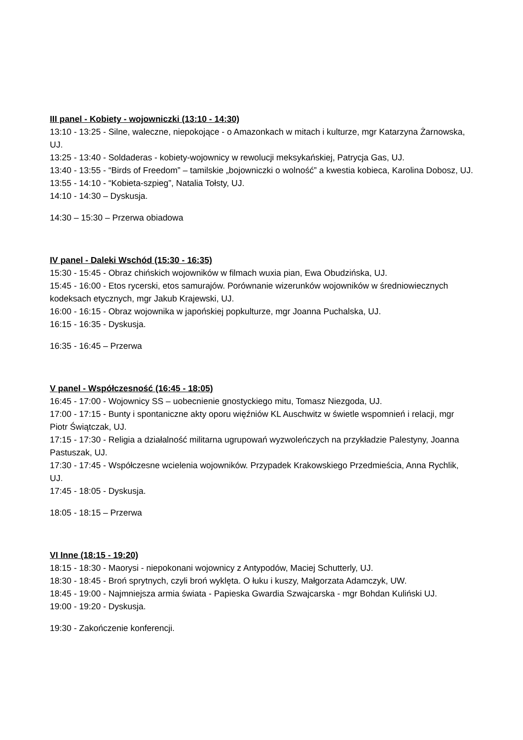III panel - Kobiety - wojowniczki (13:10 - 14:30)
13:10 - 13:25 - Silne, waleczne, niepokojące - o Amazonkach w mitach i kulturze, mgr Katarzyna Żarnowska, UJ.
13:25 - 13:40 - Soldaderas - kobiety-wojownicy w rewolucji meksykańskiej, Patrycja Gas, UJ.
13:40 - 13:55 - “Birds of Freedom” – tamilskie „bojowniczki o wolność” a kwestia kobieca, Karolina Dobosz, UJ.
13:55 - 14:10 - “Kobieta-szpieg”, Natalia Tołsty, UJ.
14:10 - 14:30 – Dyskusja.
14:30 – 15:30 – Przerwa obiadowa
IV panel - Daleki Wschód (15:30 - 16:35)
15:30 - 15:45 - Obraz chińskich wojowników w filmach wuxia pian, Ewa Obudzińska, UJ.
15:45 - 16:00 - Etos rycerski, etos samurajów. Porównanie wizerunków wojowników w średniowiecznych kodeksach etycznych, mgr Jakub Krajewski, UJ.
16:00 - 16:15 - Obraz wojownika w japońskiej popkulturze, mgr Joanna Puchalska, UJ.
16:15 - 16:35 - Dyskusja.
16:35 - 16:45 – Przerwa
V panel - Współczesność (16:45 - 18:05)
16:45 - 17:00 - Wojownicy SS – uobecnienie gnostyckiego mitu, Tomasz Niezgoda, UJ.
17:00 - 17:15 - Bunty i spontaniczne akty oporu więźniów KL Auschwitz w świetle wspomnień i relacji, mgr Piotr Świątczak, UJ.
17:15 - 17:30 - Religia a działalność militarna ugrupowań wyzwoleńczych na przykładzie Palestyny, Joanna Pastuszak, UJ.
17:30 - 17:45 - Współczesne wcielenia wojowników. Przypadek Krakowskiego Przedmieścia, Anna Rychlik, UJ.
17:45 - 18:05 - Dyskusja.
18:05 - 18:15 – Przerwa
VI Inne (18:15 - 19:20)
18:15 - 18:30 - Maorysi - niepokonani wojownicy z Antypodów, Maciej Schutterly, UJ.
18:30 - 18:45 - Broń sprytnych, czyli broń wyklęta. O łuku i kuszy, Małgorzata Adamczyk, UW.
18:45 - 19:00 - Najmniejsza armia świata - Papieska Gwardia Szwajcarska - mgr Bohdan Kuliński UJ.
19:00 - 19:20 - Dyskusja.
19:30 - Zakończenie konferencji.